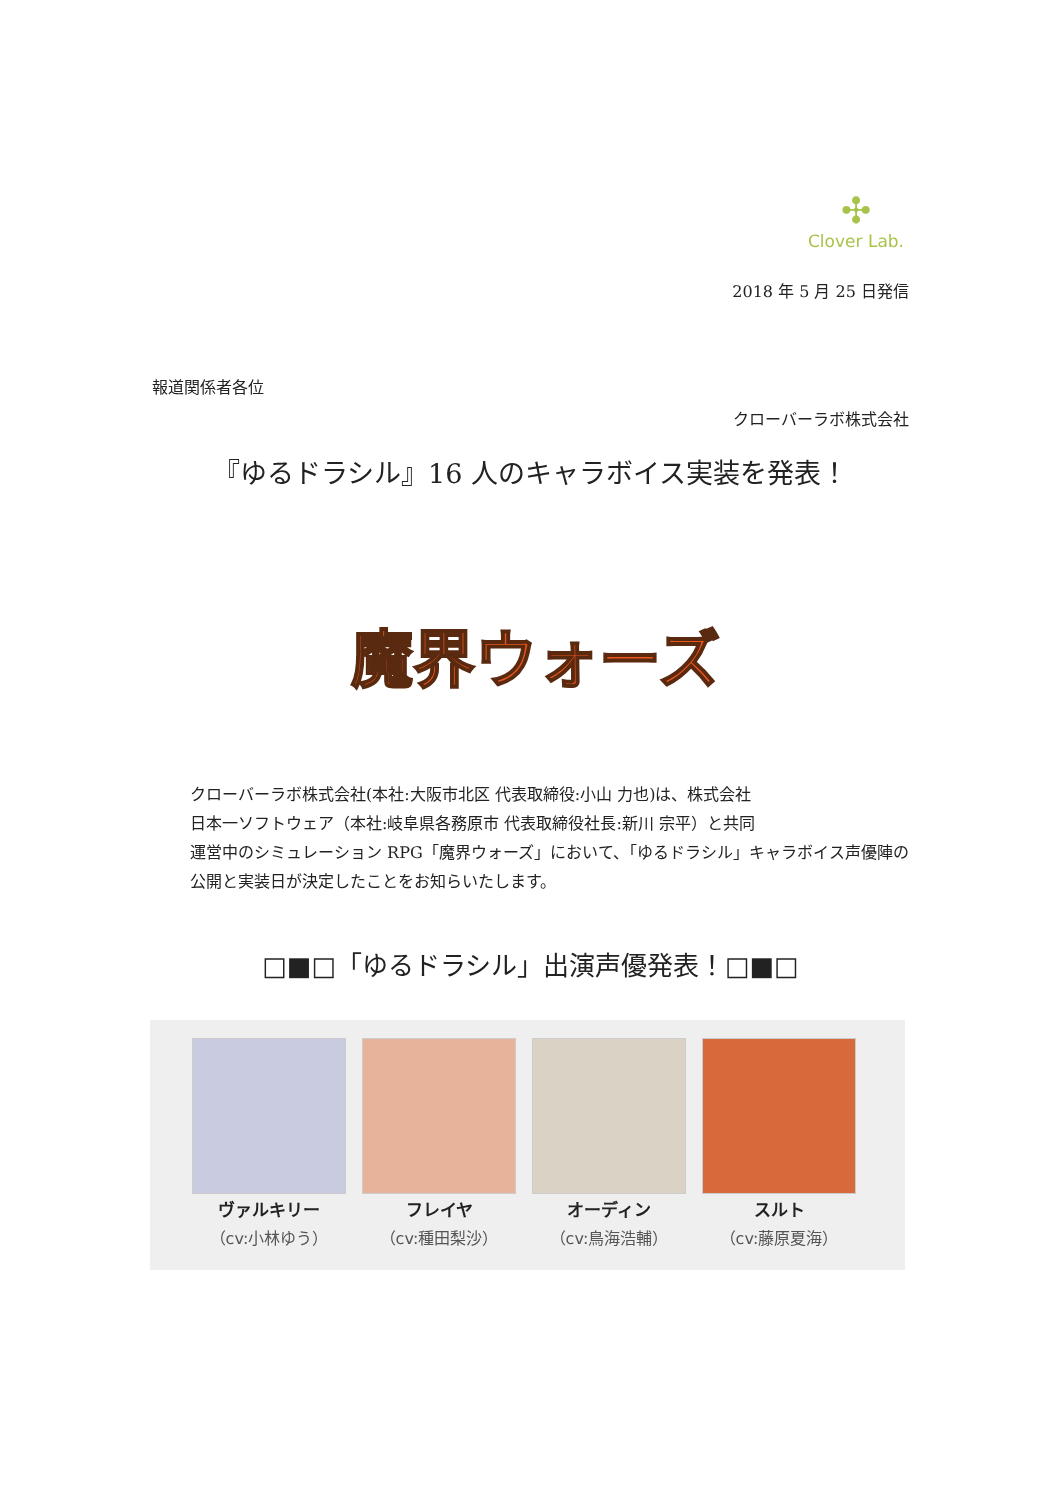✣
Clover Lab.
2018 年 5 月 25 日発信
報道関係者各位
クローバーラボ株式会社
『ゆるドラシル』16 人のキャラボイス実装を発表！
魔界ウォーズ
クローバーラボ株式会社(本社:大阪市北区 代表取締役:小山 力也)は、株式会社
日本一ソフトウェア（本社:岐阜県各務原市 代表取締役社長:新川 宗平）と共同
運営中のシミュレーション RPG「魔界ウォーズ」において、「ゆるドラシル」キャラボイス声優陣の公開と実装日が決定したことをお知らいたします。
□■□「ゆるドラシル」出演声優発表！□■□
ヴァルキリー
（cv:小林ゆう）
フレイヤ
（cv:種田梨沙）
オーディン
（cv:鳥海浩輔）
スルト
（cv:藤原夏海）